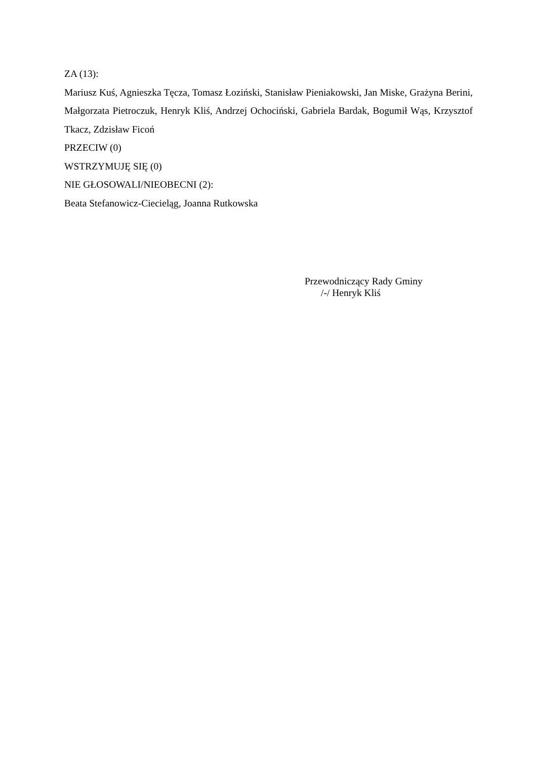ZA (13):
Mariusz Kuś, Agnieszka Tęcza, Tomasz Łoziński, Stanisław Pieniakowski, Jan Miske, Grażyna Berini, Małgorzata Pietroczuk, Henryk Kliś, Andrzej Ochociński, Gabriela Bardak, Bogumił Wąs, Krzysztof Tkacz, Zdzisław Ficoń
PRZECIW (0)
WSTRZYMUJĘ SIĘ (0)
NIE GŁOSOWALI/NIEOBECNI (2):
Beata Stefanowicz-Ciecieląg, Joanna Rutkowska
Przewodniczący Rady Gminy
/-/ Henryk Kliś